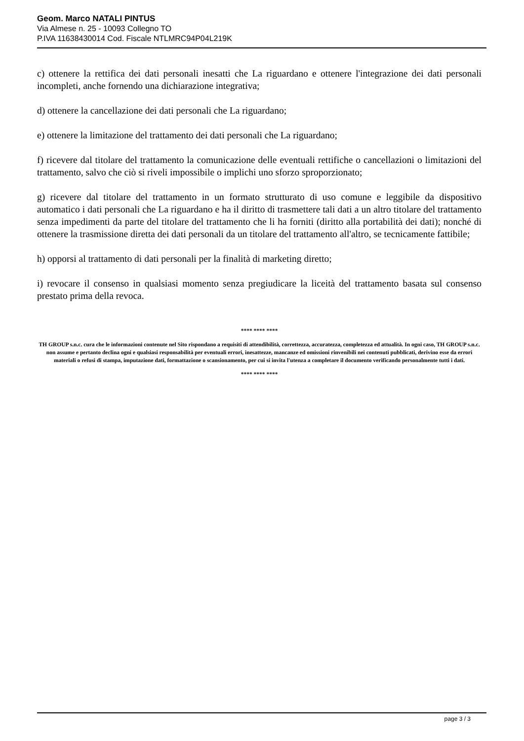Geom. Marco NATALI PINTUS
Via Almese n. 25 - 10093 Collegno TO
P.IVA 11638430014 Cod. Fiscale NTLMRC94P04L219K
c) ottenere la rettifica dei dati personali inesatti che La riguardano e ottenere l'integrazione dei dati personali incompleti, anche fornendo una dichiarazione integrativa;
d) ottenere la cancellazione dei dati personali che La riguardano;
e) ottenere la limitazione del trattamento dei dati personali che La riguardano;
f) ricevere dal titolare del trattamento la comunicazione delle eventuali rettifiche o cancellazioni o limitazioni del trattamento, salvo che ciò si riveli impossibile o implichi uno sforzo sproporzionato;
g) ricevere dal titolare del trattamento in un formato strutturato di uso comune e leggibile da dispositivo automatico i dati personali che La riguardano e ha il diritto di trasmettere tali dati a un altro titolare del trattamento senza impedimenti da parte del titolare del trattamento che li ha forniti (diritto alla portabilità dei dati); nonché di ottenere la trasmissione diretta dei dati personali da un titolare del trattamento all'altro, se tecnicamente fattibile;
h) opporsi al trattamento di dati personali per la finalità di marketing diretto;
i) revocare il consenso in qualsiasi momento senza pregiudicare la liceità del trattamento basata sul consenso prestato prima della revoca.
**** **** ****
TH GROUP s.n.c. cura che le informazioni contenute nel Sito rispondano a requisiti di attendibilità, correttezza, accuratezza, completezza ed attualità. In ogni caso, TH GROUP s.n.c. non assume e pertanto declina ogni e qualsiasi responsabilità per eventuali errori, inesattezze, mancanze ed omissioni rinvenibili nei contenuti pubblicati, derivino esse da errori materiali o refusi di stampa, imputazione dati, formattazione o scansionamento, per cui si invita l'utenza a completare il documento verificando personalmente tutti i dati.
**** **** ****
page 3 / 3